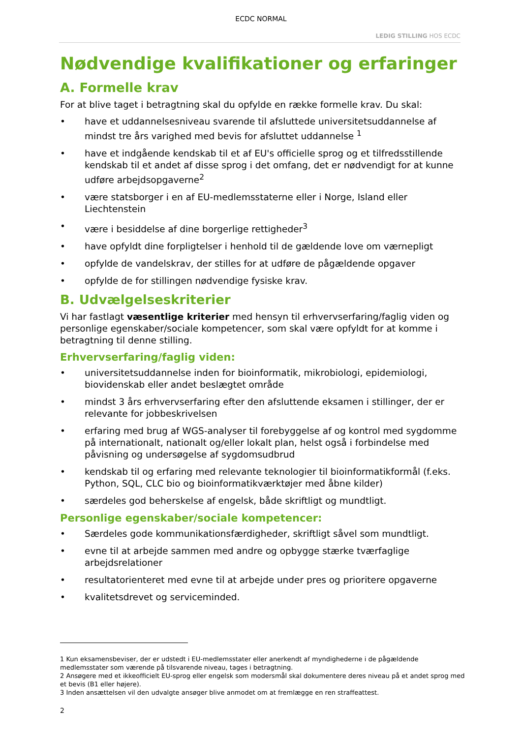ECDC NORMAL
LEDIG STILLING HOS ECDC
Nødvendige kvalifikationer og erfaringer
A. Formelle krav
For at blive taget i betragtning skal du opfylde en række formelle krav. Du skal:
• have et uddannelsesniveau svarende til afsluttede universitetsuddannelse af mindst tre års varighed med bevis for afsluttet uddannelse <sup>1</sup>
• have et indgående kendskab til et af EU's officielle sprog og et tilfredsstillende kendskab til et andet af disse sprog i det omfang, det er nødvendigt for at kunne udføre arbejdsopgaverne<sup>2</sup>
• være statsborger i en af EU-medlemsstaterne eller i Norge, Island eller Liechtenstein
• være i besiddelse af dine borgerlige rettigheder<sup>3</sup>
• have opfyldt dine forpligtelser i henhold til de gældende love om værnepligt
• opfylde de vandelskrav, der stilles for at udføre de pågældende opgaver
• opfylde de for stillingen nødvendige fysiske krav.
B. Udvælgelseskriterier
Vi har fastlagt væsentlige kriterier med hensyn til erhvervserfaring/faglig viden og personlige egenskaber/sociale kompetencer, som skal være opfyldt for at komme i betragtning til denne stilling.
Erhvervserfaring/faglig viden:
• universitetsuddannelse inden for bioinformatik, mikrobiologi, epidemiologi, biovidenskab eller andet beslægtet område
• mindst 3 års erhvervserfaring efter den afsluttende eksamen i stillinger, der er relevante for jobbeskrivelsen
• erfaring med brug af WGS-analyser til forebyggelse af og kontrol med sygdomme på internationalt, nationalt og/eller lokalt plan, helst også i forbindelse med påvisning og undersøgelse af sygdomsudbrud
• kendskab til og erfaring med relevante teknologier til bioinformatikformål (f.eks. Python, SQL, CLC bio og bioinformatikværktøjer med åbne kilder)
• særdeles god beherskelse af engelsk, både skriftligt og mundtligt.
Personlige egenskaber/sociale kompetencer:
• Særdeles gode kommunikationsfærdigheder, skriftligt såvel som mundtligt.
• evne til at arbejde sammen med andre og opbygge stærke tværfaglige arbejdsrelationer
• resultatorienteret med evne til at arbejde under pres og prioritere opgaverne
• kvalitetsdrevet og serviceminded.
1 Kun eksamensbeviser, der er udstedt i EU-medlemsstater eller anerkendt af myndighederne i de pågældende medlemsstater som værende på tilsvarende niveau, tages i betragtning.
2 Ansøgere med et ikkeofficielt EU-sprog eller engelsk som modersmål skal dokumentere deres niveau på et andet sprog med et bevis (B1 eller højere).
3 Inden ansættelsen vil den udvalgte ansøger blive anmodet om at fremlægge en ren straffeattest.
2